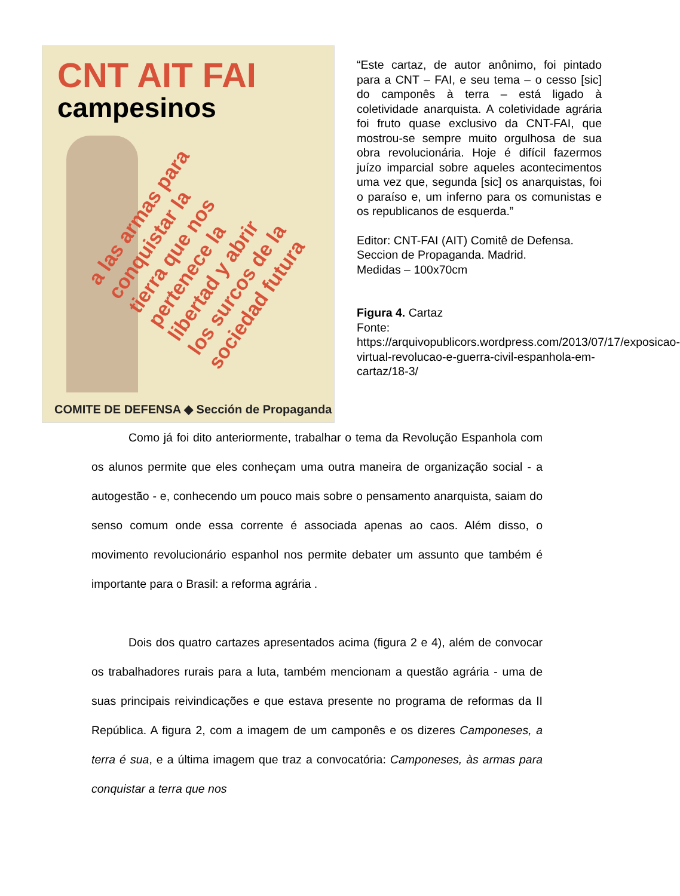CNT AIT FAI
campesinos
a las armas para conquistar la tierra que nos pertenece la libertad y abrir los surcos de la sociedad futura
COMITE DE DEFENSA ◆ Sección de Propaganda
“Este cartaz, de autor anônimo, foi pintado para a CNT – FAI, e seu tema – o cesso [sic] do camponês à terra – está ligado à coletividade anarquista. A coletividade agrária foi fruto quase exclusivo da CNT-FAI, que mostrou-se sempre muito orgulhosa de sua obra revolucionária. Hoje é difícil fazermos juízo imparcial sobre aqueles acontecimentos uma vez que, segunda [sic] os anarquistas, foi o paraíso e, um inferno para os comunistas e os republicanos de esquerda.”
Editor: CNT-FAI (AIT) Comitê de Defensa. Seccion de Propaganda. Madrid.
Medidas – 100x70cm
Figura 4. Cartaz
Fonte:
https://arquivopublicors.wordpress.com/2013/07/17/exposicao-virtual-revolucao-e-guerra-civil-espanhola-em-cartaz/18-3/
Como já foi dito anteriormente, trabalhar o tema da Revolução Espanhola com os alunos permite que eles conheçam uma outra maneira de organização social - a autogestão - e, conhecendo um pouco mais sobre o pensamento anarquista, saiam do senso comum onde essa corrente é associada apenas ao caos. Além disso, o movimento revolucionário espanhol nos permite debater um assunto que também é importante para o Brasil: a reforma agrária .
Dois dos quatro cartazes apresentados acima (figura 2 e 4), além de convocar os trabalhadores rurais para a luta, também mencionam a questão agrária - uma de suas principais reivindicações e que estava presente no programa de reformas da II República. A figura 2, com a imagem de um camponês e os dizeres Camponeses, a terra é sua, e a última imagem que traz a convocatória: Camponeses, às armas para conquistar a terra que nos